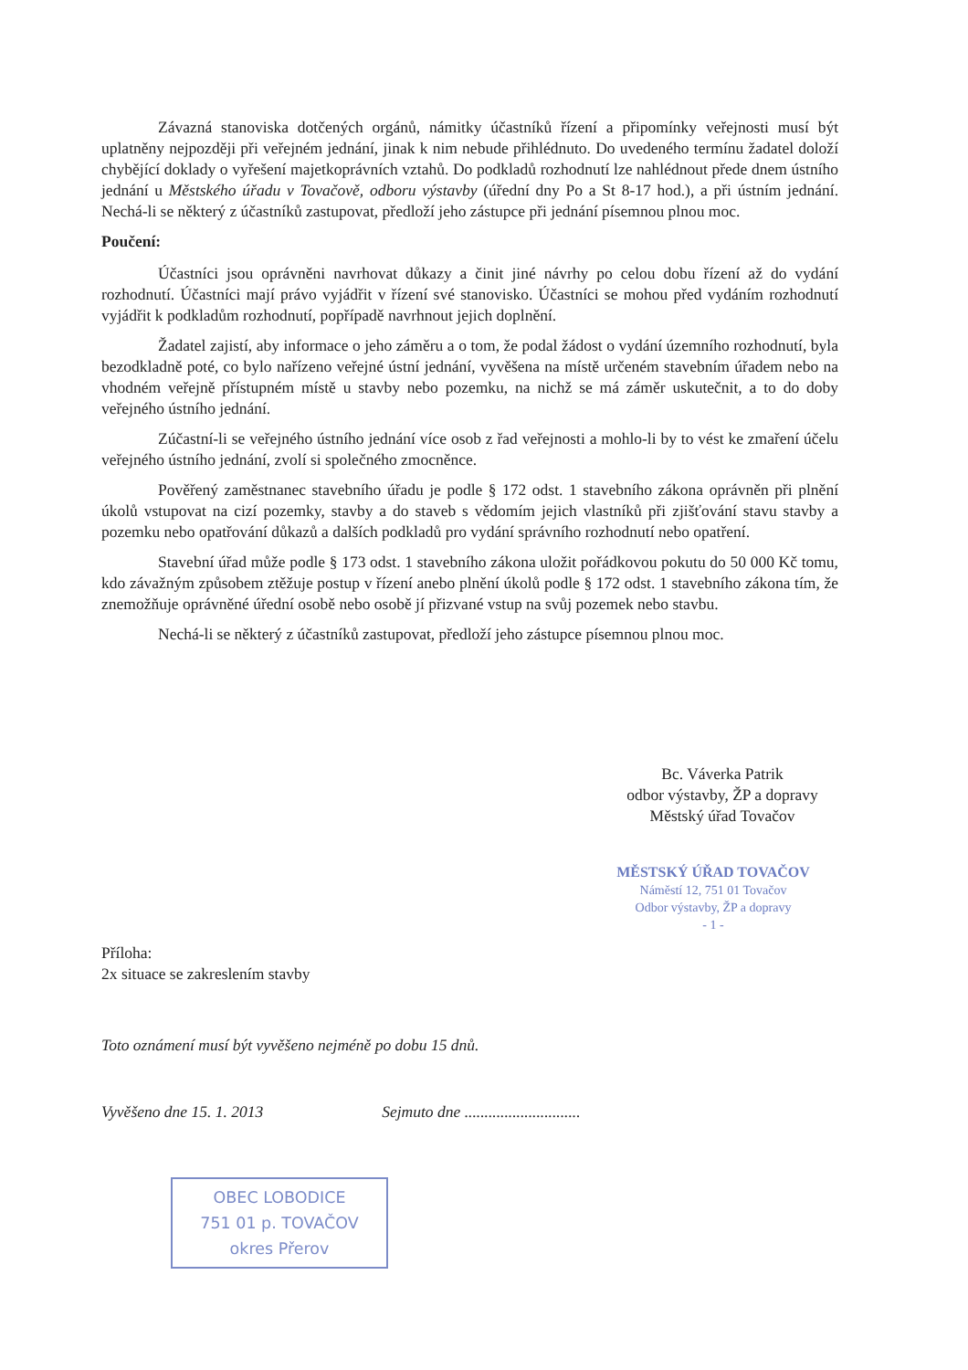Závazná stanoviska dotčených orgánů, námitky účastníků řízení a připomínky veřejnosti musí být uplatněny nejpozději při veřejném jednání, jinak k nim nebude přihlédnuto. Do uvedeného termínu žadatel doloží chybějící doklady o vyřešení majetkoprávních vztahů. Do podkladů rozhodnutí lze nahlédnout přede dnem ústního jednání u Městského úřadu v Tovačově, odboru výstavby (úřední dny Po a St 8-17 hod.), a při ústním jednání. Nechá-li se některý z účastníků zastupovat, předloží jeho zástupce při jednání písemnou plnou moc.
Poučení:
Účastníci jsou oprávněni navrhovat důkazy a činit jiné návrhy po celou dobu řízení až do vydání rozhodnutí. Účastníci mají právo vyjádřit v řízení své stanovisko. Účastníci se mohou před vydáním rozhodnutí vyjádřit k podkladům rozhodnutí, popřípadě navrhnout jejich doplnění.
Žadatel zajistí, aby informace o jeho záměru a o tom, že podal žádost o vydání územního rozhodnutí, byla bezodkladně poté, co bylo nařízeno veřejné ústní jednání, vyvěšena na místě určeném stavebním úřadem nebo na vhodném veřejně přístupném místě u stavby nebo pozemku, na nichž se má záměr uskutečnit, a to do doby veřejného ústního jednání.
Zúčastní-li se veřejného ústního jednání více osob z řad veřejnosti a mohlo-li by to vést ke zmaření účelu veřejného ústního jednání, zvolí si společného zmocněnce.
Pověřený zaměstnanec stavebního úřadu je podle § 172 odst. 1 stavebního zákona oprávněn při plnění úkolů vstupovat na cizí pozemky, stavby a do staveb s vědomím jejich vlastníků při zjišťování stavu stavby a pozemku nebo opatřování důkazů a dalších podkladů pro vydání správního rozhodnutí nebo opatření.
Stavební úřad může podle § 173 odst. 1 stavebního zákona uložit pořádkovou pokutu do 50 000 Kč tomu, kdo závažným způsobem ztěžuje postup v řízení anebo plnění úkolů podle § 172 odst. 1 stavebního zákona tím, že znemožňuje oprávněné úřední osobě nebo osobě jí přizvané vstup na svůj pozemek nebo stavbu.
Nechá-li se některý z účastníků zastupovat, předloží jeho zástupce písemnou plnou moc.
Bc. Váverka Patrik
odbor výstavby, ŽP a dopravy
Městský úřad Tovačov
MĚSTSKÝ ÚŘAD TOVAČOV
Náměstí 12, 751 01 Tovačov
Odbor výstavby, ŽP a dopravy
- 1 -
Příloha:
2x situace se zakreslením stavby
Toto oznámení musí být vyvěšeno nejméně po dobu 15 dnů.
Vyvěšeno dne 15. 1. 2013 Sejmuto dne .............................
OBEC LOBODICE
751 01 p. TOVAČOV
okres Přerov